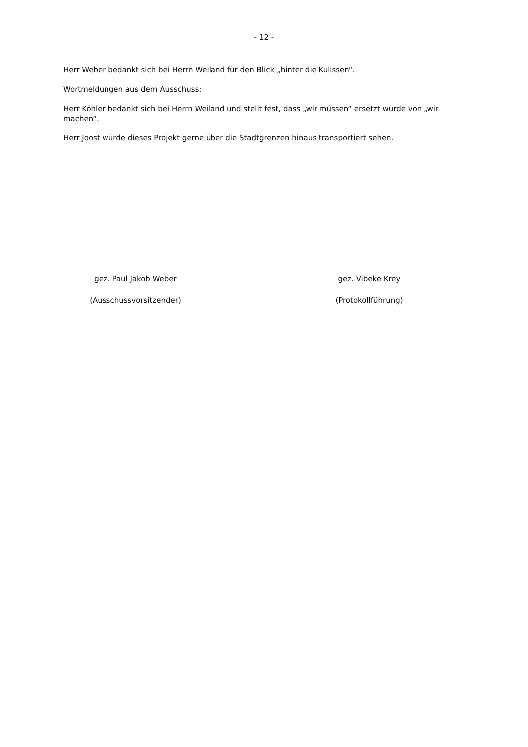- 12 -
Herr Weber bedankt sich bei Herrn Weiland für den Blick „hinter die Kulissen“.
Wortmeldungen aus dem Ausschuss:
Herr Köhler bedankt sich bei Herrn Weiland und stellt fest, dass „wir müssen“ ersetzt wurde von „wir machen“.
Herr Joost würde dieses Projekt gerne über die Stadtgrenzen hinaus transportiert sehen.
gez. Paul Jakob Weber
(Ausschussvorsitzender)
gez. Vibeke Krey
(Protokollführung)